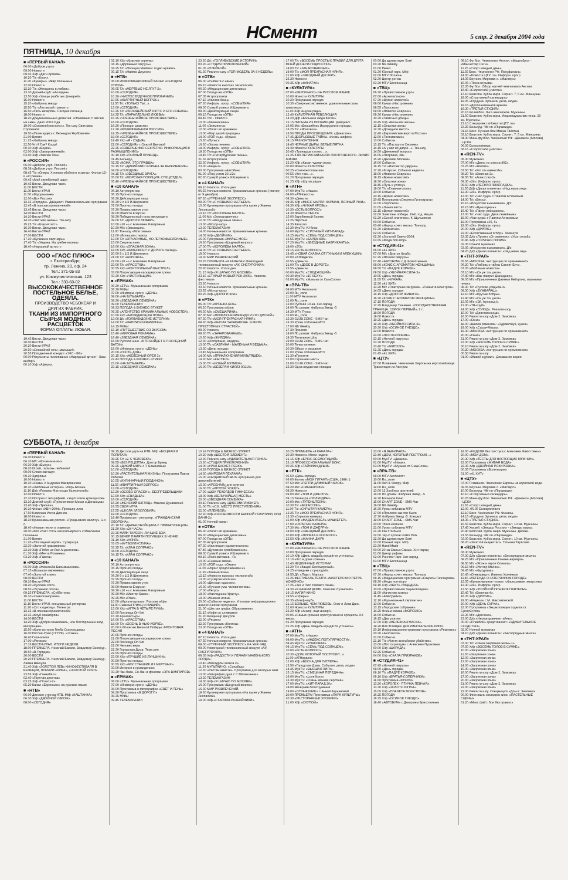НСмент
5 стр. 2 декабря 2004 года
ПЯТНИЦА, 10 декабря
■ «ПЕРВЫЙ КАНАЛ»
06.00 «Доброе утро»
09.00 Новости
09.05 Х/ф «Дети Арбата».
10.20 Т/с «Клон».
11.30 «Кумиры». Ивар Калныньш
12.00 Новости
12.20 Т/с «Женщины в любви».
13.30 Дисней-клуб: «Алладин»
13.50 Х/ф «Улицы разбитых фонарей».
15.00 Новости
15.20 «Фабрика звезд»
15.50 Т/с «Литовский транзит».
16.50 «Пять вечеров». Сегодня пятница
18.00 Новости
18.20 Документальный детектив. «Показания с петлей на шее». Дело 2003 года
19.00 «Основной инстинкт». Ток-шоу Светланы Сорокиной
19.50 «Поле чудес» с Леонидом Якубовичем
21.00 Время
21.25 «Фабрика звезд»
22.50 Что? Где? Когда!
00.10 Х/ф «Видок».
02.00 Х/ф «Замороженный».
03.40 Х/ф «Увелен Том»
■ «РОССИЯ»
05.00 «Доброе утро, Россия!»
08.38 «Доброе утро, Россия!»
08.45 Т/с «Опера. Хроники убойного отдела». Фильм 12-й «Стрелка».
09.45 «Мой серебряный шар»
10.45 Вести. Дежурная часть
11.00 ВЕСТИ
11.30 Вести-УРАЛ
11.50 «Мусульмане»
12.00 «Вся Россия»
12.15 «Городок». Дайджест. Развлекательная программа
12.45 «В поисках приключений»
13.45 Вести. Дежурная часть
14.00 ВЕСТИ
14.10 Вести-УРАЛ
14.30 «Частная жизнь». Ток-шоу
15.25 Т/с «Шахматист».
16.30 Вести. Дежурная часть
16.40 Вести-УРАЛ
17.00 ВЕСТИ
17.10 «Кулагин и партнеры»
17.40 Т/с «Ундина. На гребне волны».
18.40 «Народный артист»
ООО «ГАОС ПЛЮС»
г. Екатеринбург,
пр. Ленина, 20, оф. 24
Тел.: 371-05-83
ул. Коммунистическая, 123
Тел.: 330-60-02
ВЫСОКОКАЧЕСТВЕННОЕ ПОСТЕЛЬНОЕ БЕЛЬЕ, ОДЕЯЛА.
ПРОИЗВОДСТВО ЧЕБОКСАР И ДРУГИХ ФАБРИК.
ТКАНИ ИЗ ИМПОРТНОГО СЫРЬЯ МОДНЫХ РАСЦВЕТОК
ФОРМА ОПЛАТЫ ЛЮБАЯ.
19.45 Вести. Дежурная часть
20.00 ВЕСТИ
20.20 Вести-УРАЛ
20.50 «Спокойной ночи, малыши!»
20.55 Праздничный концерт «ЭКС - ББ»
00.00 Результаты голосования «Народный артист - Ваш выбор!»
00.10 Х/ф «Афера».
02.10 Х/ф «Красная сирена».
04.15 «Дорожный патруль»
04.25 Т/с «Полиция Майами: отдел нравов».
05.15 Т/с «Навеки Джулия»
■ «НТВ»
06.00 ИНФОРМАЦИОННЫЙ КАНАЛ «СЕГОДНЯ УТРОМ»
09.05 Т/с «МЕРТВЫЕ НЕ ЛГУТ-2».
10.00 «СЕГОДНЯ»
10.20 «ЧИСТОСЕРДЕЧНОЕ ПРИЗНАНИЕ»
10.55 «КВАРТИРНЫЙ ВОПРОС»
11.55 Т/с «ТОЛЬКО ТЫ...».
13.00 «СЕГОДНЯ»
13.35 Т/с «ПОЛИЦЕЙСКИЙ КЭТТС И ЕГО СОБАКА».
14.35 Т/с «ПАРАЛЛЕЛЬНО ЛЮБВИ».
15.35 «ЧРЕЗВЫЧАЙНОЕ ПРОИСШЕСТВИЕ»
16.00 «СЕГОДНЯ»
16.20 «Принцип домино»
17.30 «КРИМИНАЛЬНАЯ РОССИЯ»
18.35 «ЧРЕЗВЫЧАЙНОЕ ПРОИСШЕСТВИЕ»
19.00 «СЕГОДНЯ»
19.40 Х/ф «Я - СУДЬЯ».
22.00 «СЕГОДНЯ» с Ольгой Беловой
22.35 «СОВЕРШЕННО СЕКРЕТНО. ИНФОРМАЦИЯ К РАЗМЫШЛЕНИЮ»
00.10 Х/ф «ПОЛНЫЙ ПРИВОД».
01.45 Бильярд
02.35 «КОМА. ЭТО ПРАВДА»
03.15 Т/с «ДИКИЙ МИР. БОРЬБА ЗА ВЫЖИВАНИЕ».
04.00 «СЕГОДНЯ»
04.15 Т/с «ЗВЕЗДНЫЕ ВРАТА».
05.00 Т/с «МОРСКАЯ ПОЛИЦИЯ. СПЕЦОТДЕЛ».
05.40 «ЧРЕЗВЫЧАЙНОЕ ПРОИСШЕСТВИЕ»
■ «10 КАНАЛ»
06.10 Астропрогноз
06.15 Прогноз погоды
06.20 Действующие лица
06.30 9 с 1/2 И.Шеремета
07.00 Прогноз погоды
07.30 Православное утро
08.00 Новости Епархии
08.30 Победоносный голос верующего
09.00 Т/с «ДОРОГИ ЛЮБВИ».
10.00 «10 +» с Алексеем Назаровым
10.30 М/с «Эволюция».
11.00 Ток-шоу «Моя семья»
12.00 «Большая стирка»
13.00 Т/с «ОТЧАЯННЫЕ, НО ЛЕГКОМЫСЛЕННЫЕ».
15.00 Секреты кино
16.00 Х/ф «ОПАСНАЯ ЗОНА».
18.00 Х/ф «КИКБОКСЕР 2: ДОРОГА НАЗАД».
20.00 9 с 1/2 И.Шеремета
21.00 Т/с «ВОРОВКА».
22.00 «10 +» с Алексеем Назаровым
23.00 Т/с «КРАСОТКИ».
00.55 Х/ф «КОНТРОЛЬНЫЙ ВЫСТРЕЛ».
03.00 Потрясающие каскадерские трюки
03.30 Х/ф «ЧИСТИЛЬЩИК»
■ «ЕРМАК»
05.30 «ZTV». Музыкальная программа
06.30 М/ФЫ
07.00 «Информ. прогр. «ДЕНЬ»
08.00 «НА БУЛЬВАРЕ»
08.30 «ЗВЕЗДНАЯ СЕМЕЙКА»
09.00 ТЕЛЕМАГАЗИН
09.33 ПОГОДА & БИЗНЕС-ЭТИКЕТ
09.35 «АГЕНТСТВО КРИМИНАЛЬНЫХ НОВОСТЕЙ».
10.50 Х/ф «БЛУЖДАЮЩАЯ ПУЛЯ».
13.00 Д/с «ГОЛЛИВУДСКИЕ ИСТОРИИ»
14.00 Т/с «НАПРЯГИ ИЗВИЛИНЫ».
14.15 М/ФЫ
15.10 «ПУТЕШЕСТВИЕ СО ВКУСОМ»
15.40 «МИРОВАЯ РЕКЛАМА»
16.40 «ЗВЕЗДНАЯ СЕМЕЙКА»
16.50 Русское кино. «КТО ВОЙДЕТ В ПОСЛЕДНИЙ ВАГОН»
19.00 «Информ. прогр. «ДЕНЬ»
20.00 «ГОСТЬ ДНЯ»
20.15 Х/ф «ЖЕЛЕЗНЫЙ ОРЕЛ 3».
22.43 ПОГОДА & БИЗНЕС-ЭТИКЕТ
23.00 «НА БУЛЬВАРЕ»
23.15 «ЗВЕЗДНАЯ СЕМЕЙКА»
23.30 Д/с «ГОЛЛИВУДСКИЕ ИСТОРИИ»
00.35 «СТУДИЯ ПРИКЛЮЧЕНИЙ»
01.05 «ПЛЕЙБОЙ»
01.30 Реалити-шоу «ТОП-МОДЕЛЬ ЗА 8 НЕДЕЛЬ»
■ «ОТВ»
06.00 «Рыбачте с нами»
06.15 «Новости высоких технологий»
06.30 «Медицинские детективы»
07.00 Погода на «ОТВ»
07.05 Астропрогноз
07.15 «Колеса-блиц»
07.30 Информ. прогр. «СОБЫТИЯ»
08.00 Суперб ровно» И.Шеремета
09.00 «Действующие лица»
09.15 Погода на «ОТВ»
09.45 Топ - Новости
10.00 «Телемагазин»
11.00 «Элементы»
12.00 «Полет во времени»
13.00 «Мир дикой природы»
14.00 «ТОП-гид». «Крым»
15.30 «Пульс»
16.30 «Эпоха гениев»
18.00 Информ. прогр. «СОБЫТИЯ»
18.30 Погода на «ОТВ»
19.45 Т/с «Петербургские тайны».
21.55 Астропрогноз
22.30 Информ. прогр. «СОБЫТИЯ»
23.00 «Акцент»
00.00 Программа «Автобан»
01.00 «Под углом 23 1/2»
02.30 Суперб ровно» И.Шеремета
■ «4 КАНАЛ»
06.10 Новости. Итоги дня
06.55 Ночные новости. Криминальные хроники (повтор от 9 декабря)
07.30 «УТРЕННИЙ ЭКСПРЕСС»
09.00 Т/с «С НОВЫМ СЧАСТЬЕМ!».
10.00 Кулинарная программа «На кухне у Жанны Лисовской»
10.15 Т/с «КОРОЛЕВА МАРГО».
11.00 М/с «Зоомагазинчик»
12.00 Т/с «Воздушные замки»
13.00 «Мотор-шоу»
13.30 ТЕЛЕМАГАЗИН
14.00 Ночные новости. Криминальные хроники
14.05 Х/ф «ДВОЙНИК».
16.00 Программа «ЖИЛЬЕ МОЕ»
16.30 Программа «Шкурный вопрос»
17.00 Т/с «КОРОЛЕВА МАРГО».
18.00 Т/с «С НОВЫМ СЧАСТЬЕМ!».
19.00 Новости
19.30 МИР РАЗВЛЕЧЕНИЙ
20.25 ПРЕМЬЕРА «4 КАНАЛА»! Новогодний телевизионный конкурс «АУ, СНЕГУРОЧКА!»
20.30 Новости. Итоги дня
21.15 Х/ф «Я ШАГАЮ ПО МОСКВЕ».
23.15 «СТАРЫЙ НОВЫЙ РОК-2005». Новости фестиваля
23.30 Новости
23.50 Ночные новости. Криминальные хроники
23.55 «Мотор-шоу»
00.25 Х/ф «ДОРОГИ ЗЛА»
■ «РТК»
06.00 Т/с «КРОШКА БОБ».
06.20 Программа м/фов
06.50 М/с «СМЕШАРИКИ».
07.00 М/с «ПРИКЛЮЧЕНИЯ ВУДИ И ЕГО ДРУЗЕЙ».
07.30 Т/с «МОЯ ПРЕКРАСНАЯ НЯНЯ».
08.30 Х/ф «ВИОЛА ТАРАКАНОВА. В МИРЕ ПРЕСТУПНЫХ СТРАСТЕЙ».
09.00 Новости
09.30 Т/с «ЗАЧАРОВАННЫЕ».
10.30 Х/ф «ЖИРДЯИ».
12.30 «Осторожно, модерн»
13.00 Т/с «САБРИНА - МАЛЕНЬКАЯ ВЕДЬМА».
13.30 «День города»
13.45 Музыкальная программа
14.00 М/с «ПРИКЛЮЧЕНИЯ МУЛЬТЯШЕК».
14.30 М/с «КАСПЕР».
15.00 Т/с «НОВЫЙ БЭТМЕН».
16.00 Т/с «БЕВЕРЛИ ХИЛЛЗ 90210».
17.00 Т/с «ВОСЕМЬ ПРОСТЫХ ПРАВИЛ ДЛЯ ДРУГА МОЕЙ ДОЧЕРИ-ПОДРОСТКА».
18.00 Т/с «ЗАЧАРОВАННЫЕ».
19.00 Т/с «МОЯ ПРЕКРАСНАЯ НЯНЯ».
21.00 Х/ф «ЗВЕЗДНЫЙ ДЕСАНТ».
23.30 Новости
00.35 Х/ф «ФАНАТКА»
■ «КУЛЬТУРА»
07.00 «ЕВРОНЬЮС» НА РУССКОМ ЯЗЫКЕ
10.00 Новости КУЛЬТУРЫ
10.20 Программа передач
10.30 «Сверхъестественное: удивительные силы животных».
11.40 Х/ф «Шутки ради».
12.40 КУЛЬТУРНАЯ РЕВОЛЮЦИЯ.
14.20 Д/ф «Большие люди Китая».
15.15 ПИСЬМА ИЗ ПРОВИНЦИИ. Дайджест
16.05 М/с «Волшебник Изумрудного города».
16.25 Т/с «Искатели».
16.50 ПЛОДЫ ПРОСВЕЩЕНИЯ. «Династия».
17.45 ДВОРЦОВЫЕ ТАЙНЫ. «Князь-шофер»
18.15 РАЗНОЧТЕНИЯ.
18.45 ЧЕРНЫЕ ДЫРЫ. БЕЛЫЕ ПЯТНА
19.30 Новости КУЛЬТУРЫ
20.45 «Тринадцать плюс ...».
21.25 К 80-ЛЕТИЮ МИХАИЛА ПЛОТРОВСКОГО. ЛИНИЯ ЖИЗНИ
22.20 Х/ф «Какая чудная игра».
00.00 Новости КУЛЬТУРЫ
00.25 «Смехоностальгия»
00.55 «Кто там ...».
01.20 Программа передач
01.25 Х/ф «Шутки ради».
■ «АТН»
07.00 МузTV: «Наше».
08.00 «АТНовости»
08.30 «Деньги»
08.35 Х/ф «МИСС МАРПЛ: КАРМАН, ПОЛНЫЙ РЖИ».
09.30 Х/ф «ЧУЖАЯ КРОВЬ».
10.30 «ЕСТЬ ВОПРОС!»
14.30 Новости РБК-ТВ
15.00 Зарубежный бизнес
13.25 Персона
14.35 Капитал
15.30 МузTV: VJ-блок
16.00 МузTV: «СРОЧНЫЙ ХИТ-ПАРАД».
16.25 МузTV: «СЕМЬ ПОД СОЛНЦЕМ».
16.55 МузTV: «БАРДАЧОК».
17.20 МузTV: «ЗВЕЗДНЫЕ ФАБРИКАНТЫ».
18.00 «2/3»
19.15 «ЕСТЬ ВОПРОС!»
19.45 «НОВАЯ СКАЗКА ОТ ГУНЬКИ И АЛЕНУШКИ»
20.00 «АТНеделя»
20.55 «Деньги»
21.00 Т/с «ДВОЕ В ДОРОГЕ».
23.55 «Деньги»
00.00 МузTV: «СЛЕДУЮЩИЙ».
00.30 МузTV: «10 SEXY».
03.00 МузTV: «Музыка со СмыСлом».
■ «ЭРА-ТВ»
08.00 MTV Автопилот
10.00 Ru_zone
11.00 MTV Автопилот
12.00 Ru_zone
13.00 Русская 10-ка. Хит-парад
14.00 По домам: Фабрика Звезд -5
14.30 MTV Пульс
15.00 Ru_zone
15.30 CLUB ZONE - SMS-Чат
16.30 Уроки соблазна MTV
17.00 NБ Weekly
17.30 Пролете
18.00 По домам: Фабрика Звезд -5
18.30 Тотальное Шоу
19.00 CLUB ZONE - SMS-Чат
20.00 Точка кипения
20.30 Обыск и свидание
21.00 Уроки соблазна MTV
21.30 вПролете
22.00 Страшная месть
23.00 CLUB ZONE - SMS-Чат
23.30 Одна неудачная поездка
00.00 Да здравствует Бэм!
00.30 NБ Weekly
01.00 Ревиз
01.30 Южный парк. М/ф
02.00 MTV Полночь
02.30 Центр ритма
03.30 MTV Бессонница
■ «ТВЦ»
06.30 «Православное утро»
07.00 «Архипастыри»
07.30 «Время новостей»
08.00 Канал «Настроение»
08.55 «Гороскоп»
09.00 «Новости Епархии»
09.30 Канал «Настроение»
10.30 «Газетный дождь»
10.45 Х/ф «Большая жизнь».
12.15 «Опасная зона»
12.30 «Доходное место»
12.40 «Европейские ворота России»
12.50 «Телемагазин»
13.00 События.
13.15 Т/с «Пастор по Сеомее».
14.10 «А у нас во дворе...». Ток-шоу
14.50 «Денежный вопрос»
15.05 «Петровка, 38»
15.20 «Деловая Москва»
16.00 События.
16.15 Т/с «Инспектор Деррик».
17.30 «Епархия. События недели»
18.00 «Новости Епархии»
18.15 «Время новостей»
18.30 «Опасная зона»
18.45 «Путь к успеху»
19.00 Т/с «Главные роли».
20.00 События
20.15 «Время новостей»
20.45 Программа «Секреты Гиппократа»
21.00 «Гороскоп»
21.05 «Линия авто»
21.15 «Время новостей»
22.00 Эшелоны победы. 1941 год. Акция.
01.20 «Синий платочек». К. Шульженко
00.00 События.
00.40 «Народ хочет знать». Ток-шоу
01.30 «Времечко»
02.05 События.
02.30 «Золотой Овен»-2004.
03.55 «Мода non-stop»
■ «СТУДИЯ-41»
06.00 «41 ХИТ»
07.00 М/с «Братья Флаб».
07.25 «Ночной патруль»
07.40 «АВТОБУМ» с Д. Брехоткиным
08.00 «КОФЕ С АРОМАТОМ ЖЕНЩИНЫ»
08.50 Т/с «ПАДРЕ КОРАХЕ».
09.50 Х/ф «УБОЙНАЯ СИЛА-3».
10.55 «День города»
11.05 Т/с «ЧУЖАЯ».
12.30 «41 ХИТ»
13.20 М/с «Повторная загрузка». «Планета монстров».
14.05 «День города»
14.15 Х/ф «ДОКТОР ЖИВАГО».
16.20 «КОФЕ С АРОМАТОМ ЖЕНЩИНЫ»
17.15 ПОГОДА
17.25 Владимир Ткаченко. «ГОСУДАРСТВЕННАЯ ГРАНИЦА. СОРОК ПЕРВЫЙ», 2 с.
18.50 ПОГОДА
19.00 Новости
19.25 «День города»
19.30 Х/ф «УБОЙНАЯ СИЛА-3».
20.30 Х/ф «ОСИНОЕ ГНЕЗДО».
22.00 Новости
23.00 «ПОСЛЕСЛОВИЕ»
23.15 «Ночной патруль»
23.30 ПОГОДА
23.40 Т/с «ЖИГОЛО».
01.35 «День города»
01.45 «41 ХИТ»
■ «ЦТУ»
07.00 Плавание. Чемпионат Европы на коротокой воде. Трансляция из Австрии
09.10 Футбол. Чемпионат Англии. «Мидлсбро» - «Манчестер Сити»
11.25 «Спорт каждый день»
11.35 Бокс. Чемпионат РФ. Полуфиналы.
14.00 «Новости ЦТУ. ru». Информ. прогр.
14.05 Боулинг. Мировая с. «Мастерс»
15.05 «Точка отрыва»
15.35 Футбол. Обзор матчей чемпионата Англии
16.40 «Скоростной участок»
17.10 Биатлон. Кубок мира. Спринт. 7, 5 км. Женщины.
19.00 «Спортивный календарь»
19.05 «Гордума. Хроника, дела, люди»
19.15 «Дополнительное время»
19.30 «ТРЕТЬЯ СТУДИЯ».
20.15 Волейбол. Лига чемпионов. Мужчины.
21.50 Биатлон. Кубок мира. Индивидуальная гонка. 20 км. Мужчины.
23.10 Спецпроект «Новости ЦТУ. ru»
23.25 Бильярд. ЧМ по «Пирамиде»
01.15 Бокс. Лучшие бои Майка Тайсона
03.10 Биатлон. Кубок мира. Спринт. 7, 5 км. Женщины.
04.30 Мини-футбол. Чемпионат РФ. «Динамо» (Москва) - ЦСКА
06.05 Eurosportnews
06.15 «Скоростной участок»
■ «REN-TV»
06.30 Музканал
07.00 М/с «Детки из класса 402».
07.25 М/с «Шмэзо».
07.50 Т/с «Кот по имени Ик».
08.20 Т/с «Вовочка-2».
08.55 Т/с «Агентство-3».
09.30 «24». Информ. прогр.
09.50 Х/ф «ЛЕСНАЯ ЛИХОРАДКА».
11.55 Д/ф «Дикая планета»: «Над нами лед».
12.30 «24». Информ. прогр.
13.00 Т/с «Час суда» с Павлом Астаховым
14.00 Т/с «Бесы».
15.15 «Искусство выживания». Д/с
16.15 М/с «Вуншпуншь».
16.40 Т/с «Пауэр рейнджерс».
17.00 Т/с «Час суда. Дела семейные»
18.00 «Час суда» с Павлом Астаховым
19.00 Программа «36, 6»
19.30 «24». Информ. прогр.
20.00 Х/ф «ДРУГИЕ».
22.00 «Естественный отбор». Телеигра
23.35 Д/ф «Проект «Отражение»: «Укол иглой».
00.45 Х/ф «ГОРЯЧАЯ ЛИНИЯ»
02.35 Ночной музканал
03.05 «Искусство выживания». Д/с
04.20 Д/ф «Дикая планета»: «Над нами лед»
■ «ТНТ-УРАЛ»
05.55 «МОСКВА: инструкция по применению»
06.20 Т/с «Любовь и тайны Сансет Бич».
07.05 «Любимые новости»
07.10 М/с «Ох уж эти дети».
07.40 М/с «Как говорит Джинджер».
08.05 М/с «Приключения Джимми Нейтрона, мальчика-гения».
08.30 Т/с «Русская усадьба-3»
09.30 Х/ф «БУМБАРАШ».
12.10 М/с «Крутые бобры».
12.40 М/с «Ох уж эти дети».
13.05 М/с «Эй, Арнольд!».
13.30 «ТВ-клуб»
14.00 Х/ф «ГОЛОД». Реалити-шоу
15.00 Т/с «Девственница».
16.00 Реалити-шоу «Дом-2. Зимовка»
17.00 «Окна»
18.00 «Школа ремонта»: «Здравствуй, кухня»
19.00 Х/ф «Саша+Маша».
19.30 «МОСКВА: инструкция по применению»
20.00 «Окна»
21.00 Реалити-шоу «Дом-2. Зимовка»
22.00 Х/ф «ВОСЕМЬ ГОЛОВ В СУМКЕ».
00.10 Реалити-шоу «Дом-2. Зимовка»
00.20 «МОСКВА: инструкция по применению»
00.50 Реалити-шоу
01.00 «Живой журнал». Домашнее видео
СУББОТА, 11 декабря
■ «ПЕРВЫЙ КАНАЛ»
06.00 Новости
06.10 М/с «Кошки-мышки».
06.30 Х/ф «Выкуп».
08.20 Играй, гармонь любимая!
09.00 Слово пастыря
09.10 Здоровье
10.00 Новости
10.10 «Смак» с Андреем Макаревичем
10.30 «Любовные истории». Игорь Бочкин
11.10 Д/ф «Романы Матильды Кшесинской».
12.00 Новости
12.10 История с географией. «Укротители крокодилов»
13.10 Дисней-клуб: «Приключения Микки и Дональда»
13.40 Х/ф «Трюкач».
16.10 Финал «КВН-2004». Премьер-лига
17.50 Классика Уолта Диснея.
18.00 Новости
18.10 Криминальная россия. «Предъявите валюту». 1-я с.
18.40 «Новые песни о главном»
20.00 «Кто хочет стать миллионером?» с Максимом Галкиным
21.00 Время
21.20 «Последний герой». Суперигра
22.30 «Золотой граммофон»
23.10 Х/ф «Побег из Лос-Анджелеса».
01.30 Х/ф «Мечта Розанны».
03.20 Х/ф «Газета»
■ «РОССИЯ»
06.00 Х/ф «Женитьба Бальзаминова».
07.15 «Большая перемена»
07.40 «Золотой ключ»
08.00 ВЕСТИ
08.10 Вести-УРАЛ
08.20 «Русское лото»
08.55 «Утренняя почта»
09.25 ПРЕМЬЕРА. «Субботник»
10.10 «Смехопанорама»
11.00 ВЕСТИ
11.10 Вести-УРАЛ. специальный репортаж
11.20 «Сто к одному». Телеигра
12.15 «В поисках приключений»
13.15 «Клуб сенаторов»
14.00 ВЕСТИ
14.20 Х/ф «Добро пожаловать, или Посторонним вход воспрещен».
15.50 «Кино-история Гнеба Скороходова»
16.00 Россия-Урал (СГТРК). «Этажи».
16.40 Глаз-алмаз
17.00 «Реноме»
17.15 ВЕСТИ-УРАЛ. ИТОГИ НЕДЕЛИ
18.00 ПРЕМЬЕРА. Николай Басков, Владимир Винокур...
19.50 «В Городке»
20.00 ВЕСТИ
20.20 ПРЕМЬЕРА. Николай Басков, Владимир Винокур, Лайма Вайкуле
21.40 Х/ф «ЗОЛОТОЙ ЛЕВ» КИНОФЕСТИВАЛЯ В ВЕНЕЦИИ, ПРЕМИИ «НИКА», «ЗОЛОТОЙ ОРЕЛ»
23.55 Х/ф «Ганнибал».
02.40 «Горячая десятка»
03.25 Х/ф «Психоз-2».
05.20 Канал «Евроньюс» на русском языке
■ «НТВ»
06.00 Детское утро на НТВ. М/ф «КАШТАНКА»
06.30 Х/ф «ДВОЙНОЙ ОБГОН».
08.00 «СЕГОДНЯ»
08.15 Детское утро на НТВ. М/ф «БОЦМАН И ПОПУГАЙ»
08.25 Т/с «2, 5 ЧЕЛОВЕКА».
08.55 «БЕЗ РЕЦЕПТА». Доктор Бранд
09.25 «ДИКИЙ МИР» с Т. Баженовым
10.00 «СЕГОДНЯ»
10.20 «РАСТИТЕЛЬНАЯ ЖИЗНЬ». Программа Павла Лобкова
10.55 «КУЛИНАРНЫЙ ПОЕДИНОК»
11.55 «КВАРТИРНЫЙ ВОПРОС»
13.00 «СЕГОДНЯ»
13.20 «ОСОБО ОПАСЕН!». БЕСПРЕДЕЛЬЩИКИ
13.50 Х/ф «СВАДЬБА».
16.00 «СЕГОДНЯ»
16.20 «ЖЕНСКИЙ ВЗГЛЯД». Максим Дунаевский
16.55 СВОЯ ИГРА
17.55 «ШКОЛА ЗЛОСЛОВИЯ».
19.00 «СЕГОДНЯ»
19.40 Профессия - репортер. «ГРАЖДАНСКАЯ ОБОРОНА».
20.10 Т/с «ДАЛЬНОБОЙЩИКИ-2. ПРИВАТИЗАЦИЯ».
21.20 Х/ф «24 ЧАСА».
23.35 МАЙК ТАЙСОН. ЛУЧШИЕ БОИ.
00.15 ВЕЧЕР ПАМЯТИ ПОГИБШИХ В ЧЕЧНЕ
01.10 Х/ф «НЯНЯ».
03.05 «ФУТБОЛЛИСТИКА»
03.35 Т/с «КЛАН СОПРАНО».
04.00 «СЕГОДНЯ»
04.15 Т/с «КЛАН СОПРАНО»
■ «10 КАНАЛ»
06.10 Астропрогноз
06.15 Прогноз погоды
06.20 Действующие лица
06.30 9 с 1/2 И.Шеремета
07.25 Прогноз погоды
07.30 Православное утро
08.00 Новости Епархии
08.30 «10 +» с Алексеем Назаровым
09.30 М/с «Мистер Бамп».
09.35 М/с «Рекс».
10.00 «Мульти-пульти». Русские м/фы
11.00 Сказка«ПРИНЦ И НИЩИЙ».
13.00 Х/ф «ИГРА В ЧЕТЫРЕ РУКИ».
15.00 Голливуд On-Set
15.30 Архипастыры
16.00 Т/с «КРАСОТКИ».
18.00 Т/с «ОСЕНЬ В НЬЮ-ЙОРКЕ».
20.00 К 60-летию Великой Победы: ФРОНТОВАЯ ПЕСНЯ
20.55 Прогноз погоды
21.00 Потрясающие каскадерские трюки
22.00 Голливуд On-Set
22.00 Человек веры
22.30 Городская Дума. Тема дня
22.55 Прогноз погоды
23.00 Х/ф «ЛУЧШИЕ ИЗ ЛУЧШИХ-4».
00.50 Прогноз погоды
00.55 Х/ф «ВОССТАВШИЕ ИЗ МЕРТВЫХ».
03.00 История о привидениях
03.30 Чан Кван, Со Лан в фэнтези «ЭРА ВАМПИРОВ»
■ «ЕРМАК»
06.00 «ZTV». Музыкальная программа
07.00 «Информ. прогр. «ДЕНЬ»
08.00 Программа о фотографии «СВЕТ И ТЕНЬ»
08.20 Программа «В ДОРОГУ!»
08.35 М/ФЫ
09.45 ТЕЛЕМАГАЗИН
10.18 ПОГОДА & БИЗНЕС-ЭТИКЕТ
10.20 Х/ф «ШЕСТОЙ ЭЛЕМЕНТ».
12.30 Реалити-шоу «УДИВИТЕЛЬНАЯ ГОНКА»
13.30 «СТУДИЯ ПРИКЛЮЧЕНИЙ»
14.00 «УРАЛ-БАСКЕТ-РЕВЮ»
14.28 ПОГОДА & БИЗНЕС-ЭТИКЕТ
14.30 «МИРОВАЯ РЕКЛАМА»
15.00 «КАРДАННЫЙ ВАЛ» программа для автолюбителей.
15.30 «АРСЕНАЛ» для мужчин
16.00 Т/с «КРУТОЙ УОКЕР».
17.00 «ШОУ РЕКОРДОВ ГИННЕССА»
18.00 Х/ф «ВЕЛИЧАЙШАЯ МЕСТЬ».
20.00 «ЗВЕЗДНАЯ СЕМЕЙКА»
20.10 Реалити-шоу «ДЖО-МИЛЛИОНЕР»
21.00 Т/с «CSI: МЕСТО ПРЕСТУПЛЕНИЯ».
22.00 «ПЛЕЙБОЙ»
22.30 Х/ф «ОСОБЕННОСТИ БАННОЙ ПОЛИТИКИ, ИЛИ БАНЯ-2».
01.00 Ночной канал
■ «ОТВ»
06.00 «Полет во времени»
06.30 «Медицинские детективы»
07.00 Погода на «ОТВ»
07.05 Астропрогноз
07.30 «Коллекция удивительного».
07.45 «Духовное преображение».
08.00 Суперб ровно» И.Шеремета
09.15 «Твоя заставка - Я»
10.00 «Смелые затеи»
10.30 «ТОП-гид». «Оман»
11.00 «Игра с продолжением-2»
11.30 «Телемагазин»
12.15 «Новости высоких технологий»
13.00 «Супертехнологии»
14.00 «Детская одиссея».
16.30 «Лучшие умы человечества».
17.00 «Ретро»
18.00 «Наследники Урарту».
19.00 «Мнение илем»
20.00 «События недели». Итоговая информационно-аналитическая программа
21.00 «Шестая графа. Образование»
21.15 «Кофе со сливками»
21.30 Владимир Дагуров
22.00 «Рецепт»
22.30 Программа «Колеса»
23.00 Погода на «ОТВ»
■ «4 КАНАЛ»
07.10 Новости. Итоги дня
07.55 Ночные новости. Криминальные хроники
08.00 «УТРЕННИЙ ЭКСПРЕСС» НА УИК-ЭНД
09.00 Новогодний телевизионный конкурс «АУ, СНЕГУРОЧКА!»
09.05 Х/ф «РАДОСТИ И ПЕЧАЛИ МАЛЕНЬКОГО ЛОРДА».
10.40 «Мегадром агента Z».
11.30 МУЛЬТКИНО. «Синдбад»
12.30 «Растем вместе». Программа для молодых мам
13.00 «География духа с С.Матюхиным»
13.30 ТЕЛЕМАГАЗИН
14.00 Х/ф «Я ШАГАЮ ПО МОСКВЕ».
16.00 Программа «Шкурный вопрос»
16.30 МИР РАЗВЛЕЧЕНИЙ.
18.30 Кулинарная программа «На кухне у Жанны Лисовской»
19.00 Х/ф «СТАРИКИ-РАЗБОЙНИКИ».
20.25 ПРЕМЬЕРА «4 КАНАЛА»!
20.30 Новости. Итоги недели
21.15 Х/ф «БРЮС ВСЕМОГУЩИЙ».
23.10 ПРОФЕССИОНАЛЬНЫЙ БОКС.
00.25 Х/ф «ТАЙНИКИ ДУШИ»
■ «РТК»
05.50 «День города»
06.00 Фильм «МОЙ ГИГАНТ» (США, 1988 г.)
07.50 М/с «ПЕППИ ДЛИННЫЙ ЧУЛОК».
08.20 М/с «СМЕШАРИКИ».
08.30 Новости
09.00 М/с «ТОМ И ДЖЕРРИ».
09.15 Телеигра «ПОЛУНДРА!»
10.00 М/с «ТУТЕНШТЕЙН».
10.30 Т/с «БЕКАССИН».
11.00 Т/с «СКРЫТАЯ КАМЕРА»
12.25 Т/с «МОЯ ПРЕКРАСНАЯ НЯНЯ».
13.30 «Скрытая камера»
15.00 Х/ф «МАДЕМУАЗЕЛЬ МУШКЕТЕР».
17.00 «СКРЫТАЯ КАМЕРА»
17.30 М/с «ТОМ И ДЖЕРРИ».
18.00 Х/ф «ЗВЕЗДНЫЙ ДЕСАНТ».
20.00 Х/ф «ПРОБКА В КОСМОСЕ».
22.50 Х/ф «ЖАННА Д'АРК
■ «КУЛЬТУРА»
07.00 «ЕВРОНЬЮС» НА РУССКОМ ЯЗЫКЕ
10.00 Программа передач
10.10 Х/ф «День свадьбы придётся уточнить».
12.10 «Кто в доме хозяин»
12.40 НЕДЛИННЫЕ ИСТОРИИ
13.20 Т/с «Кащей Бессмертный».
14.25 «Наедине с природой».
14.55 Д/с «Паук с Марса».
15.25 ФЕСТИВАЛЬ ТЕАТРА «МАСТЕРСКАЯ ПЕТРА ФОМЕНКО».
17.25 «Зиг и Пюс спасают Нене».
18.30 «В ВАШЕМ ДОМЕ. Николай Луганский»
19.15 МАГИЯ КИНО
19.55 «Сферы»
20.35 «Блеф-клуб»
21.15 БОЛЬШЕ, ЧЕМ ЛЮБОВЬ. Олег и Лиза Даль
22.00 Новости КУЛЬТУРЫ
22.20 Х/ф «Анкор, еще анкор!».
00.05 «Самые громкие преступления и процессы XX века».
01.20 Программа передач
01.25 Х/ф «День свадьбы придётся уточнить».
■ «АТН»
07.00 МузTV: «Наше».
08.00 МузTV: «ИНДЕКС ПОПУЛЯРНОСТИ».
08.45 МузTV: «УПАКОВКА».
09.15 МузTV: «СЕМЬ ПОД СОЛНЦЕМ».
10.00 «ЕСТЬ ВОПРОС!»
10.30 «ДОМ, КОТОРЫЙ ПОСТРОИЛ...»
11.00 «АТНеделя»
12.00 Х/ф «ВЕСНА ДЛЯ ГИТЛЕРА».
13.50 «Городская Дума. События, дела, люди»
14.45 МузTV: «ВЫСШАЯ ЛИГА».
15.15 МузTV: «СМЕШНАЯ ПЕРЕДАЧА».
16.00 МузTV: «LoveStory».
16.30 МузTV: «Очень важная персона».
17.00 МузTV: «ХИТ-ПАРАД 20».
18.00 Вечернее богослужение
19.00 «ОТРАЖЕНИЕ» с Анной Кирьяновой
20.00 ПРЕМЬЕРА! Программа «ПАРК КУЛЬТУРЫ»
20.30 «РЕСТОРАННЫЕ ХРОНИКИ»
21.00 Х/ф «СКУПОЙ».
23.00 «Я ВЫБИРАЮ!»
23.40 «ДОМ, КОТОРЫЙ ПОСТРОИЛ...»
00.00 МузTV: «Двжкох».
01.00 МузTV: «Наше».
03.00 МузTV: «Музыка со СмыСлом».
■ «ЭРА-ТВ»
08.00 MTV Автопилот
10.00 Ru_zone
11.00 Ren & Stimpy. М/ф
12.00 Ru_zone
13.00 12 Злобных зрителей
14.00 По домам: Фабрика Звезд - 5
14.30 Большое Кино
15.00 CHART ZONE - SMS-Чат
16.00 NБ Weekly
16.30 Уроки соблазна MTV
17.00 вПролете: как это было
17.30 Фабрика Звезд -5. Концерт
19.00 CHART ZONE - SMS-Чат
20.00 Точка кипения
21.00 Уроки соблазна MTV
21.30 Как это было
22.00 Jay-Z против Linkin Park
22.30 Да здравствует Бэм!
23.00 Южный парк. М/ф
23.30 Hand Made
00.00 20-ка Самых Самых. Хит-парад
01.00 Центр рифмы
02.00 Рингтон Чарт. Хит-парад
03.00 MTV Бессонница
■ «ТВЦ»
07.00 «Православное утро»
07.30 «Народ хочет знать». Ток-шоу
08.15 «Медицинская программа «Секреты Гиппократа»
08.30 «Мода non-stop»
09.10 Х/ф «УБИТЬ ЛИЦЕДЕЯ».
10.00 «Православная энциклопедия»
11.00 «Качество жизни»
11.45 «АБВГДейка»
12.10 «Музыкальный серпантин»
13.00 События.
13.15 «Городское собрание»
14.25 Фильм-сказка «МОРОЗКО»
16.00 События.
16.15 «Два рояля»
17.00 Х/ф «ЖЕЛЕЗНАЯ МАСКА».
19.20 НАСТОЯЩЕЕ ДОКУМЕНТАЛЬНОЕ КИНО.
20.10 Информационно-правовая программа «Резонанс»
20.30 «Автозапта»
21.00 События.
21.10 Т/с «Чисто английское убийство».
23.00 «Постскриптум» с Алексеем Пушковым
00.00 Х/ф «ШАРАДА».
02.25 События.
04.00 Х/ф «СКАЛА ПРИЗРАКОВ»
■ «СТУДИЯ-41»
07.45 «Ночной патруль»
08.00 «День города»
08.10 Т/с «ПАДРЕ КОРАХЕ».
09.10 Х/ф «БРАТЬЯ-СОПЕРНИКИ».
11.50 Программа «КУХНЯ»
13.20 «КОРОЛЕК - ПТИЧКА ПЕВЧАЯ».
13.30 Х/ф «ЗОЛОТО ЮГРЫ».
15.05 Х/ф «ПЛАНЕТА МОНСТРОВ».
16.25 ПОГОДА
16.35 Х/ф «ОСИНОЕ ГНЕЗДО».
18.40 «АВТОБУМ» с Дмитрием Брехоткиным
19.00 «НЕДЕЛЯ без галстука с Алексеем Фаюстовым»
20.00 «МОИ ДОМ».
20.30 Х/ф «ТЕСТЫ ДЛЯ НАСТОЯЩИХ МУЖЧИН».
22.00 Программа «ЖИВАЯ ВОДА»
22.35 Х/ф «ДВОЙНАЯ РОКИРОВКА».
00.35 Программа «Болельщик»
01.00 «41 ХИТ»
■ «ЦТУ»
07.00 Плавание. Чемпионат Европы на коротокой воде.
09.05 Боулинг. Мировая с. «Мастерс»
10.00 Бильярд. ЧМ по «Пирамиде»
10.10 «Спортивный календарь»
10.25 Мини-футбол. Чемпионат РФ. «Динамо» (Москва) - ЦСКА
11.55 «Спорт каждый день»
12.00, 06.05 Eurosportnews
12.10 Бокс. Чемпионат РФ. Финалы.
14.15 «Гордума. Хроника, дела, люди»
14.35 «ТРЕТЬЯ СТУДИЯ».
15.55 Биатлон. Кубок мира. Спринт. 10 км. Мужчины.
17.45 Хоккей. «Звезды России» - «Звезды мира».
20.40 Бобслей. Кубок мира. Мужчины. Двойки.
21.55 Бильярд. ЧМ по «Пирамиде»
03.00 Биатлон. Кубок мира. Спринт. 10 км. Мужчины.
06.20 «Золотой пьедестал». Татьяна Тарасова
■ «REN-TV»
06.30 Музканал
07.30 Д/ф «Дикая планета»: «Беспородные земли»
08.25 М/с «Приключения Конана-варвара».
08.50 М/с «Ясон и герои Олимпа».
09.15 М/с «Уолтер Мелон».
09.45 М/с «Футурама».
10.45 «Очевидец» с Иваном Усачевым
11.45 «ЛЕГЕНДА О ЗАТЕРЯННОМ ГОРОДЕ»
12.55 «Криминальное чтиво»: «Фальшивые лекарства»
13.30 «24». Информ. прогр.
13.50 Х/ф «ТРОЙНОЙ ПРЫЖОК ПАНТЕРЫ».
15.45 Т/с «Вовочка-4».
16.35 Х/ф «ДРУГИЕ».
19.00 «Неделя» с М. Максимовской
20.00 Х/ф «ДЕНЬ СУРКА».
22.30 Программа «Энциклопедия отделок от СуперСтроя»
22.35 М/с «Дятлоws».
23.00 Д/ф «Неразгаданные тайны».
00.00 «Плейбой» представляет: «УДИВИТЕЛЬНОЕ СХОДСТВО»
02.00 Ночной музканал
04.10 Д/ф «Дикая планета»: «Беспородные земли»
■ «ТНТ-УРАЛ»
07.00 Т/с «Наша секретная жизнь-1».
07.50 Х/ф «ВОСЕМЬ ГОЛОВ В СУМКЕ».
10.00 «Запретная зона»
11.00 «Запретная зона»
12.00 «Запретная зона»
13.00 «Запретная зона»
14.00 «Запретная зона»
15.00 «Запретная зона»
16.00 Реалити-шоу «Дом-2. Зимовка»
17.00 «Запретная зона»
20.00 «Запретная зона»
21.00 Реалити-шоу «Дом-2. Зимовка»
22.00 «Запретная зона»
23.00 Реалити-шоу. Спецвыпуск «Дом-2. Зимовка»
00.00 Фестиваль молодого кино. «ПАСТЕЛЬНЫЕ СЦЕНЫ»
01.20 «Микс файт: бои без правил»